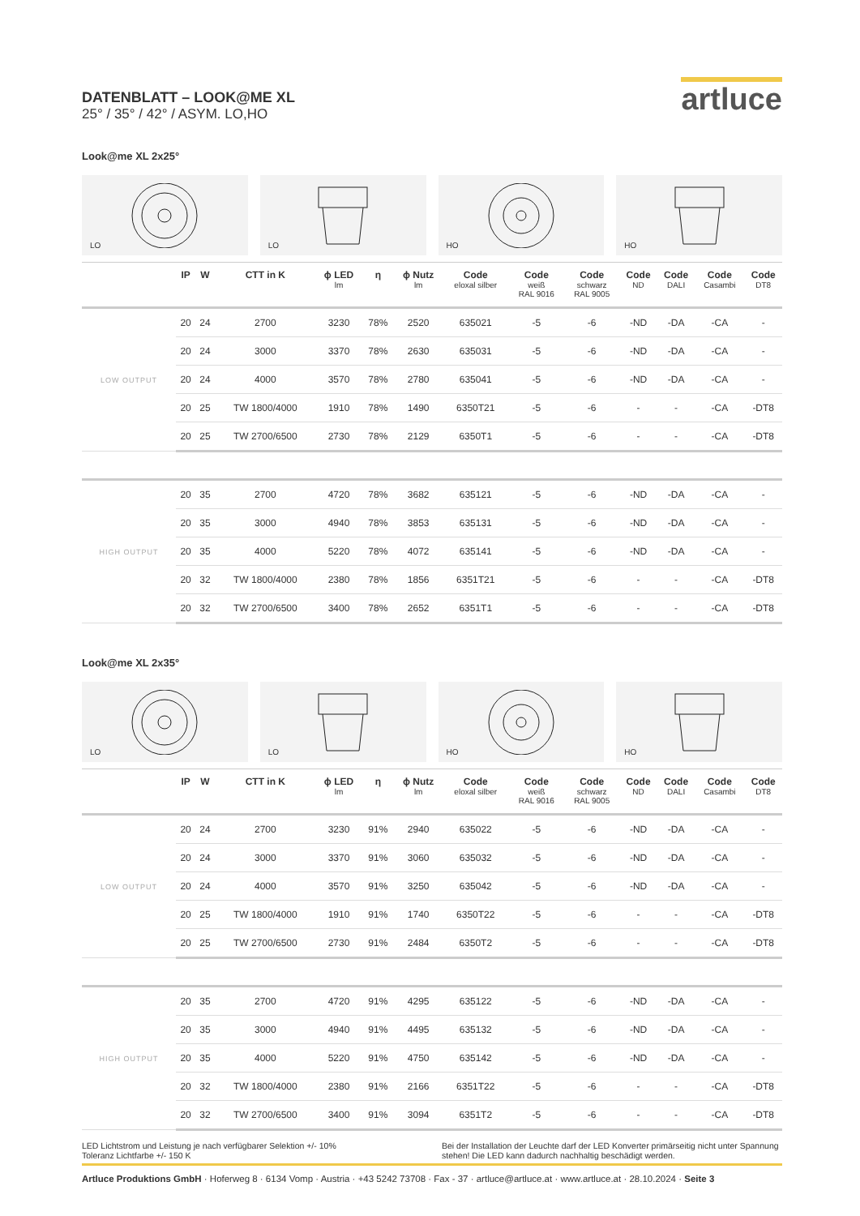artluce
DATENBLATT – LOOK@ME XL
25° / 35° / 42° / ASYM. LO,HO
Look@me XL 2x25°
LO
LO
HO
HO
| | IP | W | CTT in K | ϕ LED lm | η | ϕ Nutz lm | Code eloxal silber | Code weiß RAL 9016 | Code schwarz RAL 9005 | Code ND | Code DALI | Code Casambi | Code DT8 |
| --- | --- | --- | --- | --- | --- | --- | --- | --- | --- | --- | --- | --- | --- |
| LOW OUTPUT | 20 | 24 | 2700 | 3230 | 78% | 2520 | 635021 | -5 | -6 | -ND | -DA | -CA | - |
| | 20 | 24 | 3000 | 3370 | 78% | 2630 | 635031 | -5 | -6 | -ND | -DA | -CA | - |
| | 20 | 24 | 4000 | 3570 | 78% | 2780 | 635041 | -5 | -6 | -ND | -DA | -CA | - |
| | 20 | 25 | TW 1800/4000 | 1910 | 78% | 1490 | 6350T21 | -5 | -6 | - | - | -CA | -DT8 |
| | 20 | 25 | TW 2700/6500 | 2730 | 78% | 2129 | 6350T1 | -5 | -6 | - | - | -CA | -DT8 |
| HIGH OUTPUT | 20 | 35 | 2700 | 4720 | 78% | 3682 | 635121 | -5 | -6 | -ND | -DA | -CA | - |
| | 20 | 35 | 3000 | 4940 | 78% | 3853 | 635131 | -5 | -6 | -ND | -DA | -CA | - |
| | 20 | 35 | 4000 | 5220 | 78% | 4072 | 635141 | -5 | -6 | -ND | -DA | -CA | - |
| | 20 | 32 | TW 1800/4000 | 2380 | 78% | 1856 | 6351T21 | -5 | -6 | - | - | -CA | -DT8 |
| | 20 | 32 | TW 2700/6500 | 3400 | 78% | 2652 | 6351T1 | -5 | -6 | - | - | -CA | -DT8 |
Look@me XL 2x35°
LO
LO
HO
HO
| | IP | W | CTT in K | ϕ LED lm | η | ϕ Nutz lm | Code eloxal silber | Code weiß RAL 9016 | Code schwarz RAL 9005 | Code ND | Code DALI | Code Casambi | Code DT8 |
| --- | --- | --- | --- | --- | --- | --- | --- | --- | --- | --- | --- | --- | --- |
| LOW OUTPUT | 20 | 24 | 2700 | 3230 | 91% | 2940 | 635022 | -5 | -6 | -ND | -DA | -CA | - |
| | 20 | 24 | 3000 | 3370 | 91% | 3060 | 635032 | -5 | -6 | -ND | -DA | -CA | - |
| | 20 | 24 | 4000 | 3570 | 91% | 3250 | 635042 | -5 | -6 | -ND | -DA | -CA | - |
| | 20 | 25 | TW 1800/4000 | 1910 | 91% | 1740 | 6350T22 | -5 | -6 | - | - | -CA | -DT8 |
| | 20 | 25 | TW 2700/6500 | 2730 | 91% | 2484 | 6350T2 | -5 | -6 | - | - | -CA | -DT8 |
| HIGH OUTPUT | 20 | 35 | 2700 | 4720 | 91% | 4295 | 635122 | -5 | -6 | -ND | -DA | -CA | - |
| | 20 | 35 | 3000 | 4940 | 91% | 4495 | 635132 | -5 | -6 | -ND | -DA | -CA | - |
| | 20 | 35 | 4000 | 5220 | 91% | 4750 | 635142 | -5 | -6 | -ND | -DA | -CA | - |
| | 20 | 32 | TW 1800/4000 | 2380 | 91% | 2166 | 6351T22 | -5 | -6 | - | - | -CA | -DT8 |
| | 20 | 32 | TW 2700/6500 | 3400 | 91% | 3094 | 6351T2 | -5 | -6 | - | - | -CA | -DT8 |
LED Lichtstrom und Leistung je nach verfügbarer Selektion +/- 10%
Toleranz Lichtfarbe +/- 150 K
Bei der Installation der Leuchte darf der LED Konverter primärseitig nicht unter Spannung stehen! Die LED kann dadurch nachhaltig beschädigt werden.
Artluce Produktions GmbH · Hoferweg 8 · 6134 Vomp · Austria · +43 5242 73708 · Fax - 37 · artluce@artluce.at · www.artluce.at · 28.10.2024 · Seite 3